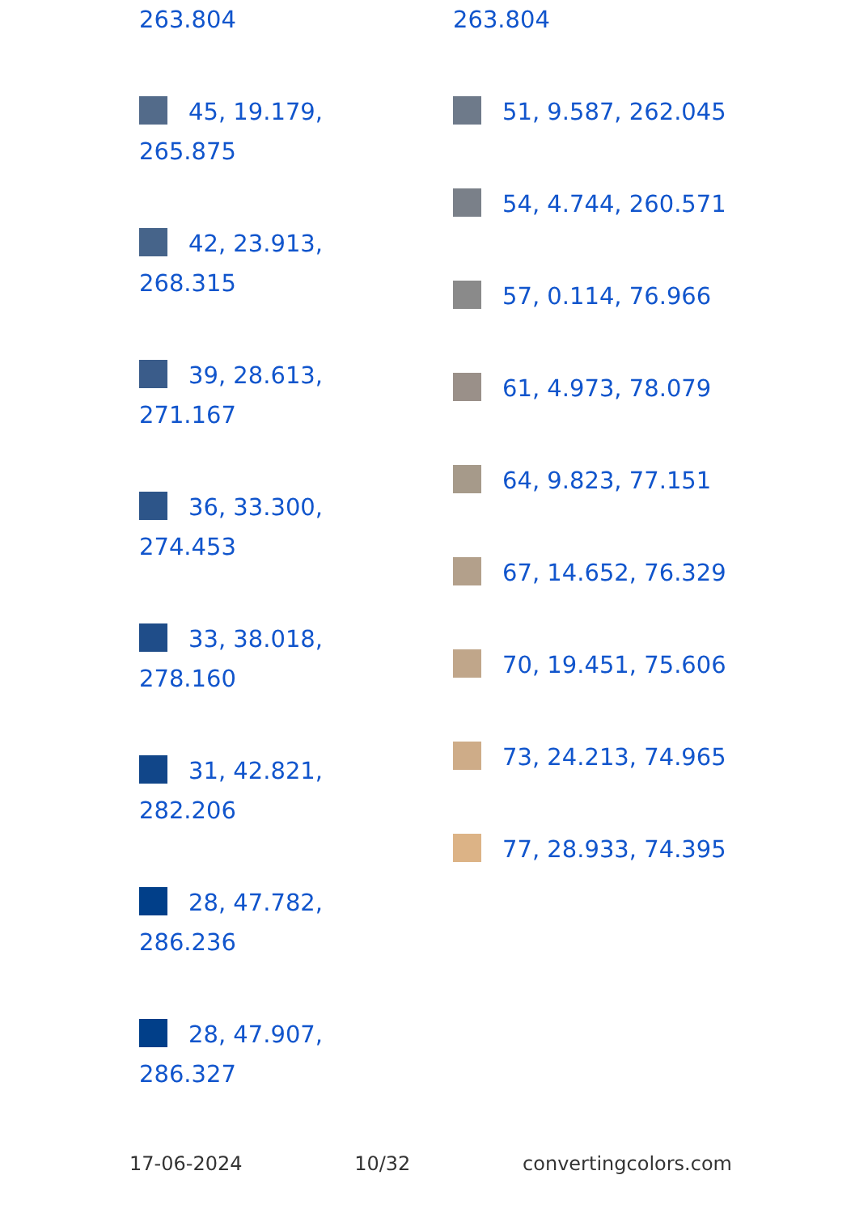263.804
45, 19.179, 265.875
42, 23.913, 268.315
39, 28.613, 271.167
36, 33.300, 274.453
33, 38.018, 278.160
31, 42.821, 282.206
28, 47.782, 286.236
28, 47.907, 286.327
263.804
51, 9.587, 262.045
54, 4.744, 260.571
57, 0.114, 76.966
61, 4.973, 78.079
64, 9.823, 77.151
67, 14.652, 76.329
70, 19.451, 75.606
73, 24.213, 74.965
77, 28.933, 74.395
17-06-2024 10/32 convertingcolors.com